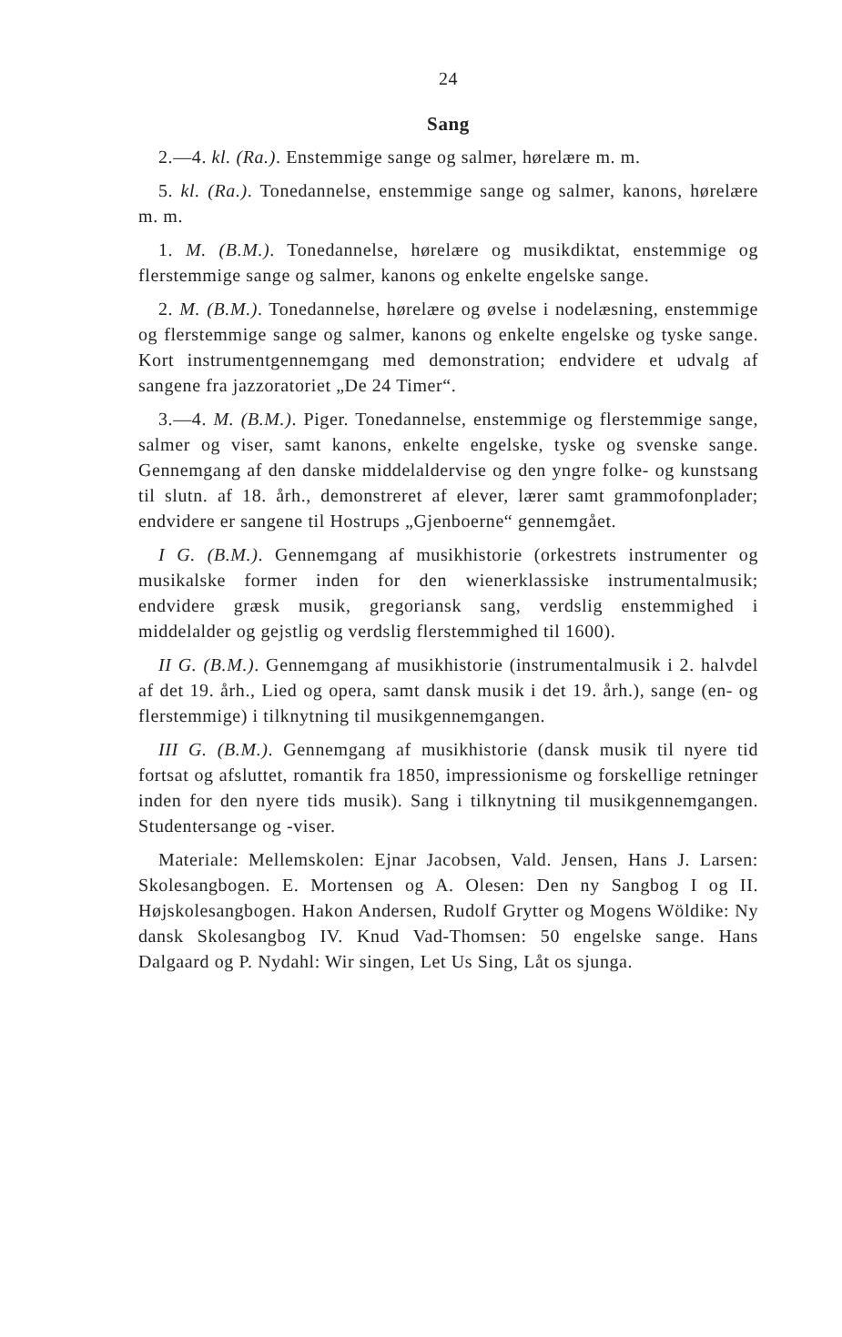24
Sang
2.—4. kl. (Ra.). Enstemmige sange og salmer, hørelære m. m.
5. kl. (Ra.). Tonedannelse, enstemmige sange og salmer, kanons, hørelære m. m.
1. M. (B.M.). Tonedannelse, hørelære og musikdiktat, enstemmige og flerstemmige sange og salmer, kanons og enkelte engelske sange.
2. M. (B.M.). Tonedannelse, hørelære og øvelse i nodelæsning, enstemmige og flerstemmige sange og salmer, kanons og enkelte engelske og tyske sange. Kort instrumentgennemgang med demonstration; endvidere et udvalg af sangene fra jazzoratoriet „De 24 Timer“.
3.—4. M. (B.M.). Piger. Tonedannelse, enstemmige og flerstemmige sange, salmer og viser, samt kanons, enkelte engelske, tyske og svenske sange. Gennemgang af den danske middelaldervise og den yngre folke- og kunstsang til slutn. af 18. årh., demonstreret af elever, lærer samt grammofonplader; endvidere er sangene til Hostrups „Gjenboerne“ gennemgået.
I G. (B.M.). Gennemgang af musikhistorie (orkestrets instrumenter og musikalske former inden for den wienerklassiske instrumentalmusik; endvidere græsk musik, gregoriansk sang, verdslig enstemmighed i middelalder og gejstlig og verdslig flerstemmighed til 1600).
II G. (B.M.). Gennemgang af musikhistorie (instrumentalmusik i 2. halvdel af det 19. årh., Lied og opera, samt dansk musik i det 19. årh.), sange (en- og flerstemmige) i tilknytning til musikgennemgangen.
III G. (B.M.). Gennemgang af musikhistorie (dansk musik til nyere tid fortsat og afsluttet, romantik fra 1850, impressionisme og forskellige retninger inden for den nyere tids musik). Sang i tilknytning til musikgennemgangen. Studentersange og -viser.
Materiale: Mellemskolen: Ejnar Jacobsen, Vald. Jensen, Hans J. Larsen: Skolesangbogen. E. Mortensen og A. Olesen: Den ny Sangbog I og II. Højskolesangbogen. Hakon Andersen, Rudolf Grytter og Mogens Wöldike: Ny dansk Skolesangbog IV. Knud Vad-Thomsen: 50 engelske sange. Hans Dalgaard og P. Nydahl: Wir singen, Let Us Sing, Låt os sjunga.